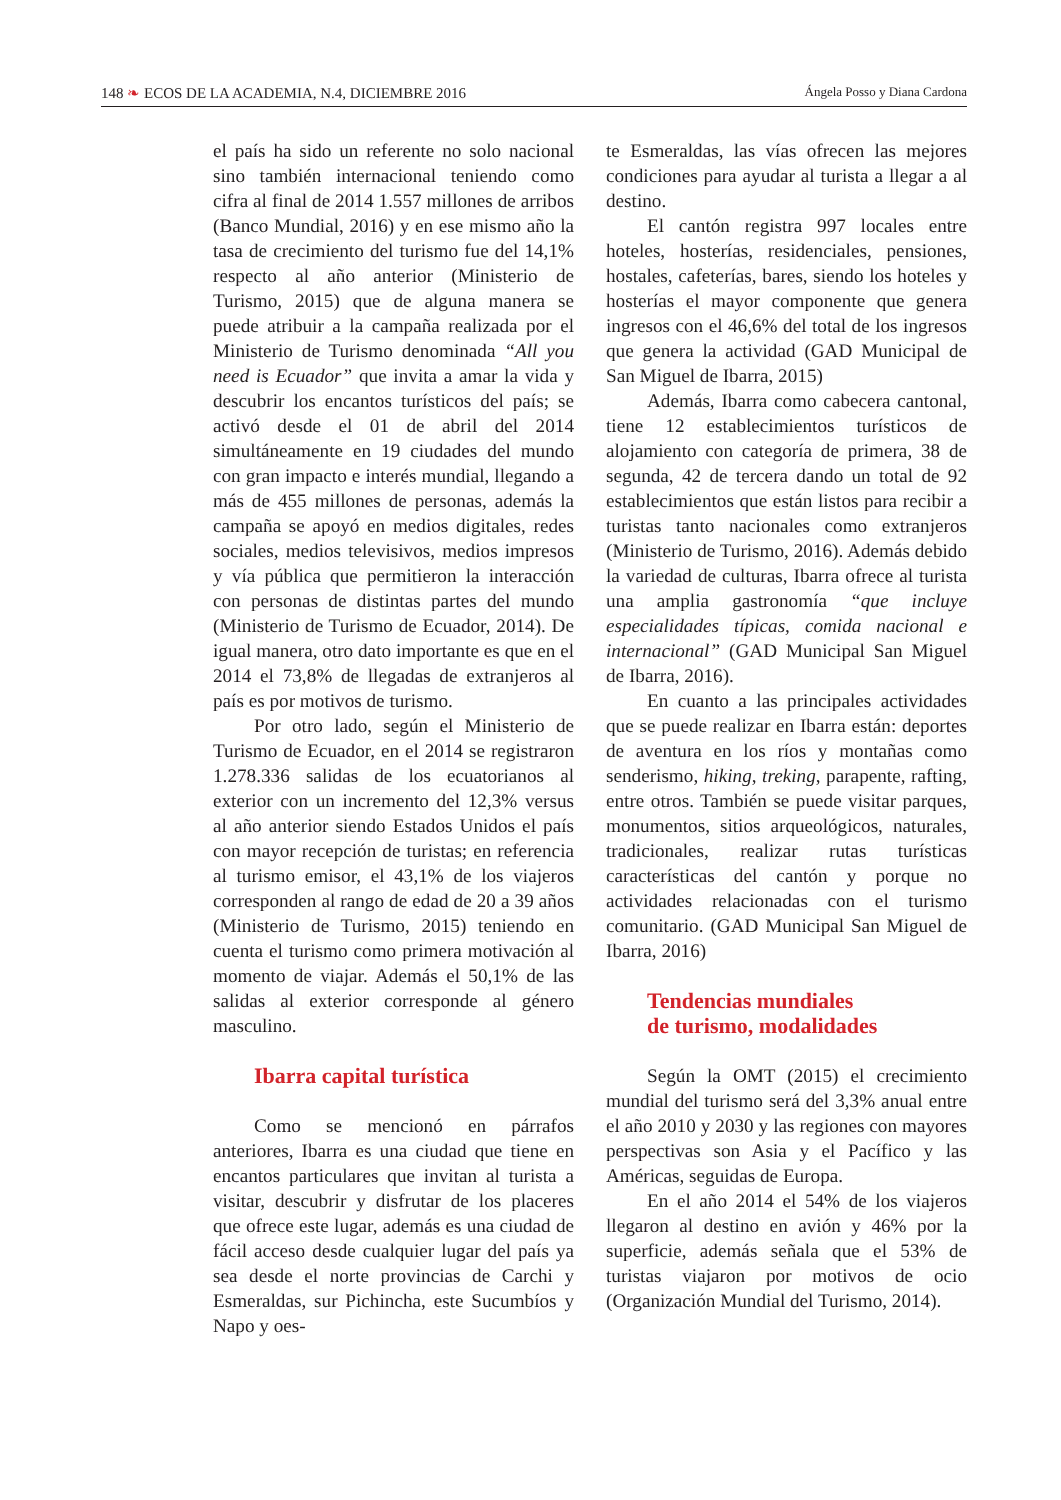148 ❧ ECOS DE LA ACADEMIA, N.4, DICIEMBRE 2016 Ángela Posso y Diana Cardona
el país ha sido un referente no solo nacional sino también internacional teniendo como cifra al final de 2014 1.557 millones de arribos (Banco Mundial, 2016) y en ese mismo año la tasa de crecimiento del turismo fue del 14,1% respecto al año anterior (Ministerio de Turismo, 2015) que de alguna manera se puede atribuir a la campaña realizada por el Ministerio de Turismo denominada “All you need is Ecuador” que invita a amar la vida y descubrir los encantos turísticos del país; se activó desde el 01 de abril del 2014 simultáneamente en 19 ciudades del mundo con gran impacto e interés mundial, llegando a más de 455 millones de personas, además la campaña se apoyó en medios digitales, redes sociales, medios televisivos, medios impresos y vía pública que permitieron la interacción con personas de distintas partes del mundo (Ministerio de Turismo de Ecuador, 2014). De igual manera, otro dato importante es que en el 2014 el 73,8% de llegadas de extranjeros al país es por motivos de turismo.
Por otro lado, según el Ministerio de Turismo de Ecuador, en el 2014 se registraron 1.278.336 salidas de los ecuatorianos al exterior con un incremento del 12,3% versus al año anterior siendo Estados Unidos el país con mayor recepción de turistas; en referencia al turismo emisor, el 43,1% de los viajeros corresponden al rango de edad de 20 a 39 años (Ministerio de Turismo, 2015) teniendo en cuenta el turismo como primera motivación al momento de viajar. Además el 50,1% de las salidas al exterior corresponde al género masculino.
Ibarra capital turística
Como se mencionó en párrafos anteriores, Ibarra es una ciudad que tiene en encantos particulares que invitan al turista a visitar, descubrir y disfrutar de los placeres que ofrece este lugar, además es una ciudad de fácil acceso desde cualquier lugar del país ya sea desde el norte provincias de Carchi y Esmeraldas, sur Pichincha, este Sucumbíos y Napo y oes-
te Esmeraldas, las vías ofrecen las mejores condiciones para ayudar al turista a llegar a al destino.
El cantón registra 997 locales entre hoteles, hosterías, residenciales, pensiones, hostales, cafeterías, bares, siendo los hoteles y hosterías el mayor componente que genera ingresos con el 46,6% del total de los ingresos que genera la actividad (GAD Municipal de San Miguel de Ibarra, 2015)
Además, Ibarra como cabecera cantonal, tiene 12 establecimientos turísticos de alojamiento con categoría de primera, 38 de segunda, 42 de tercera dando un total de 92 establecimientos que están listos para recibir a turistas tanto nacionales como extranjeros (Ministerio de Turismo, 2016). Además debido la variedad de culturas, Ibarra ofrece al turista una amplia gastronomía “que incluye especialidades típicas, comida nacional e internacional” (GAD Municipal San Miguel de Ibarra, 2016).
En cuanto a las principales actividades que se puede realizar en Ibarra están: deportes de aventura en los ríos y montañas como senderismo, hiking, treking, parapente, rafting, entre otros. También se puede visitar parques, monumentos, sitios arqueológicos, naturales, tradicionales, realizar rutas turísticas características del cantón y porque no actividades relacionadas con el turismo comunitario. (GAD Municipal San Miguel de Ibarra, 2016)
Tendencias mundiales
de turismo, modalidades
Según la OMT (2015) el crecimiento mundial del turismo será del 3,3% anual entre el año 2010 y 2030 y las regiones con mayores perspectivas son Asia y el Pacífico y las Américas, seguidas de Europa.
En el año 2014 el 54% de los viajeros llegaron al destino en avión y 46% por la superficie, además señala que el 53% de turistas viajaron por motivos de ocio (Organización Mundial del Turismo, 2014).